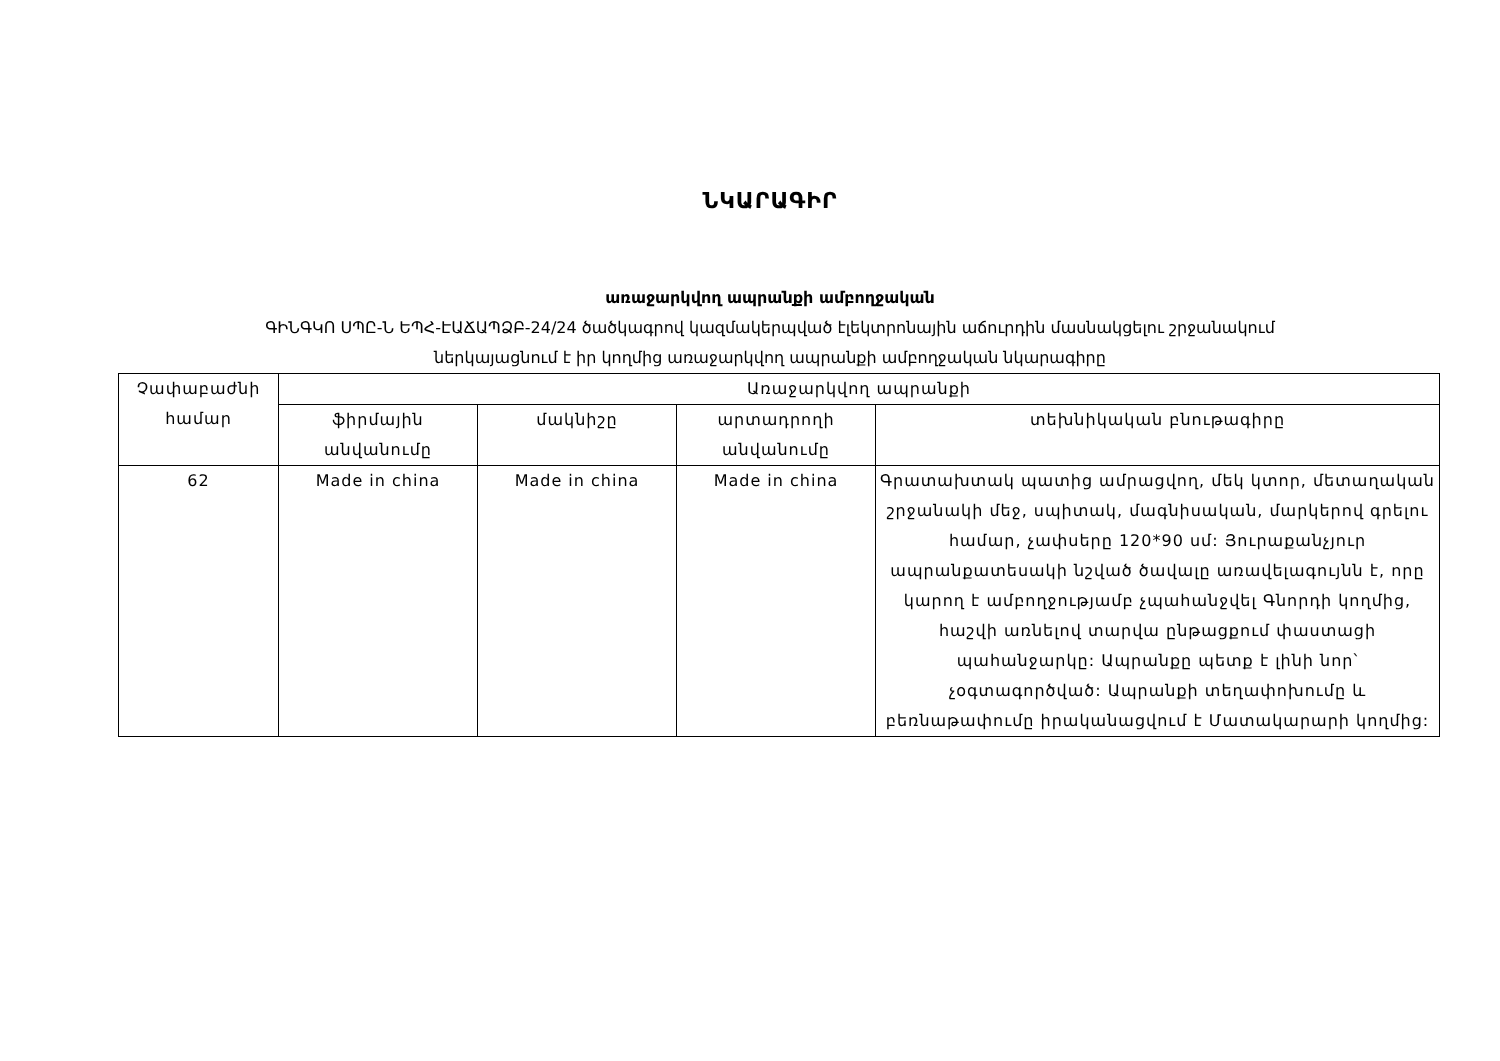ՆԿԱՐԱԳԻՐ
առաջարկվող ապրանքի ամբողջական
ԳԻՆԳԿՈ ՍՊԸ-Ն ԵՊՀ-ԷԱՃԱՊՁԲ-24/24 ծածկագրով կազմակերպված էլեկտրոնային աճուրդին մասնակցելու շրջանակում
ներկայացնում է իր կողմից առաջարկվող ապրանքի ամբողջական նկարագիրը
| Չափաբաժնի համար | Առաջարկվող ապրանքի | | | |
| --- | --- | --- | --- | --- |
| | ֆիրմային անվանումը | մակնիշը | արտադրողի անվանումը | տեխնիկական բնութագիրը |
| 62 | Made in china | Made in china | Made in china | Գրատախտակ պատից ամրացվող, մեկ կտոր, մետաղական շրջանակի մեջ, սպիտակ, մագնիսական, մարկերով գրելու համար, չափսերը 120*90 սմ: Յուրաքանչյուր ապրանքատեսակի նշված ծավալը առավելագույնն է, որը կարող է ամբողջությամբ չպահանջվել Գնորդի կողմից, հաշվի առնելով տարվա ընթացքում փաստացի պահանջարկը: Ապրանքը պետք է լինի նոր՝ չօգտագործված: Ապրանքի տեղափոխումը և բեռնաթափումը իրականացվում է Մատակարարի կողմից: |